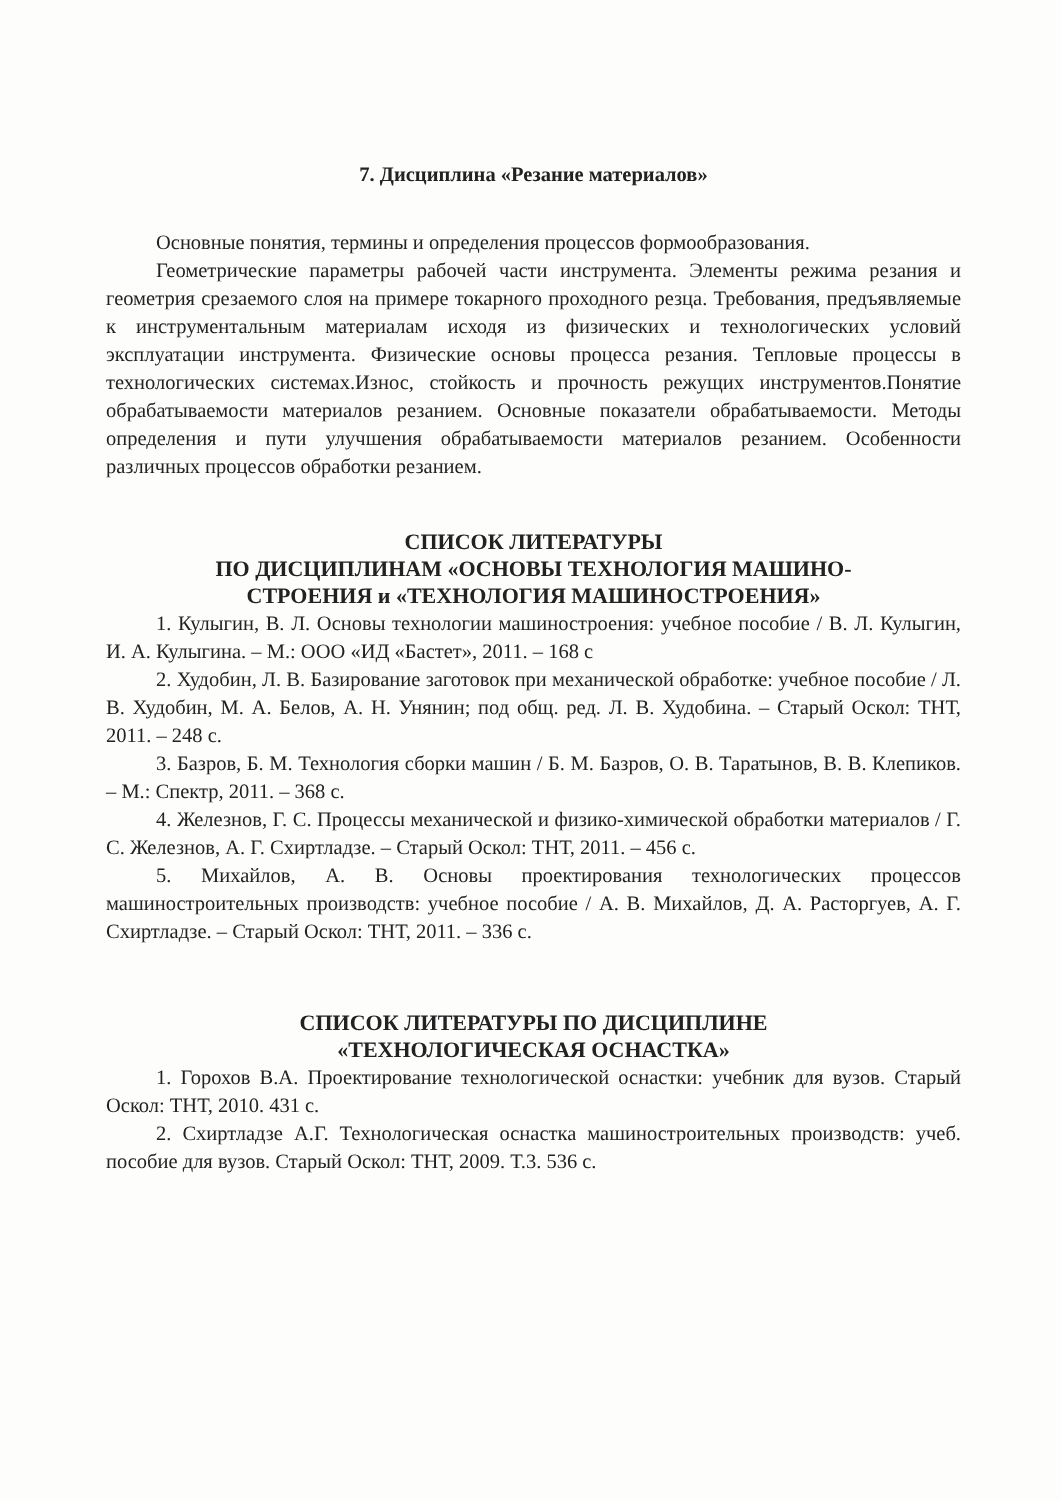7. Дисциплина «Резание материалов»
Основные понятия, термины и определения процессов формообразования.
Геометрические параметры рабочей части инструмента. Элементы режима резания и геометрия срезаемого слоя на примере токарного проходного резца. Требования, предъявляемые к инструментальным материалам исходя из физических и технологических условий эксплуатации инструмента. Физические основы процесса резания. Тепловые процессы в технологических системах.Износ, стойкость и прочность режущих инструментов.Понятие обрабатываемости материалов резанием. Основные показатели обрабатываемости. Методы определения и пути улучшения обрабатываемости материалов резанием. Особенности различных процессов обработки резанием.
СПИСОК ЛИТЕРАТУРЫ
ПО ДИСЦИПЛИНАМ «ОСНОВЫ ТЕХНОЛОГИЯ МАШИНО-
СТРОЕНИЯ и «ТЕХНОЛОГИЯ МАШИНОСТРОЕНИЯ»
1. Кулыгин, В. Л. Основы технологии машиностроения: учебное пособие / В. Л. Кулыгин, И. А. Кулыгина. – М.: ООО «ИД «Бастет», 2011. – 168 с
2. Худобин, Л. В. Базирование заготовок при механической обработке: учебное пособие / Л. В. Худобин, М. А. Белов, А. Н. Унянин; под общ. ред. Л. В. Худобина. – Старый Оскол: ТНТ, 2011. – 248 с.
3. Базров, Б. М. Технология сборки машин / Б. М. Базров, О. В. Таратынов, В. В. Клепиков. – М.: Спектр, 2011. – 368 с.
4. Железнов, Г. С. Процессы механической и физико-химической обработки материалов / Г. С. Железнов, А. Г. Схиртладзе. – Старый Оскол: ТНТ, 2011. – 456 с.
5. Михайлов, А. В. Основы проектирования технологических процессов машиностроительных производств: учебное пособие / А. В. Михайлов, Д. А. Расторгуев, А. Г. Схиртладзе. – Старый Оскол: ТНТ, 2011. – 336 с.
СПИСОК ЛИТЕРАТУРЫ ПО ДИСЦИПЛИНЕ
«ТЕХНОЛОГИЧЕСКАЯ ОСНАСТКА»
1. Горохов В.А. Проектирование технологической оснастки: учебник для вузов. Старый Оскол: ТНТ, 2010. 431 с.
2. Схиртладзе А.Г. Технологическая оснастка машиностроительных производств: учеб. пособие для вузов. Старый Оскол: ТНТ, 2009. Т.3. 536 с.